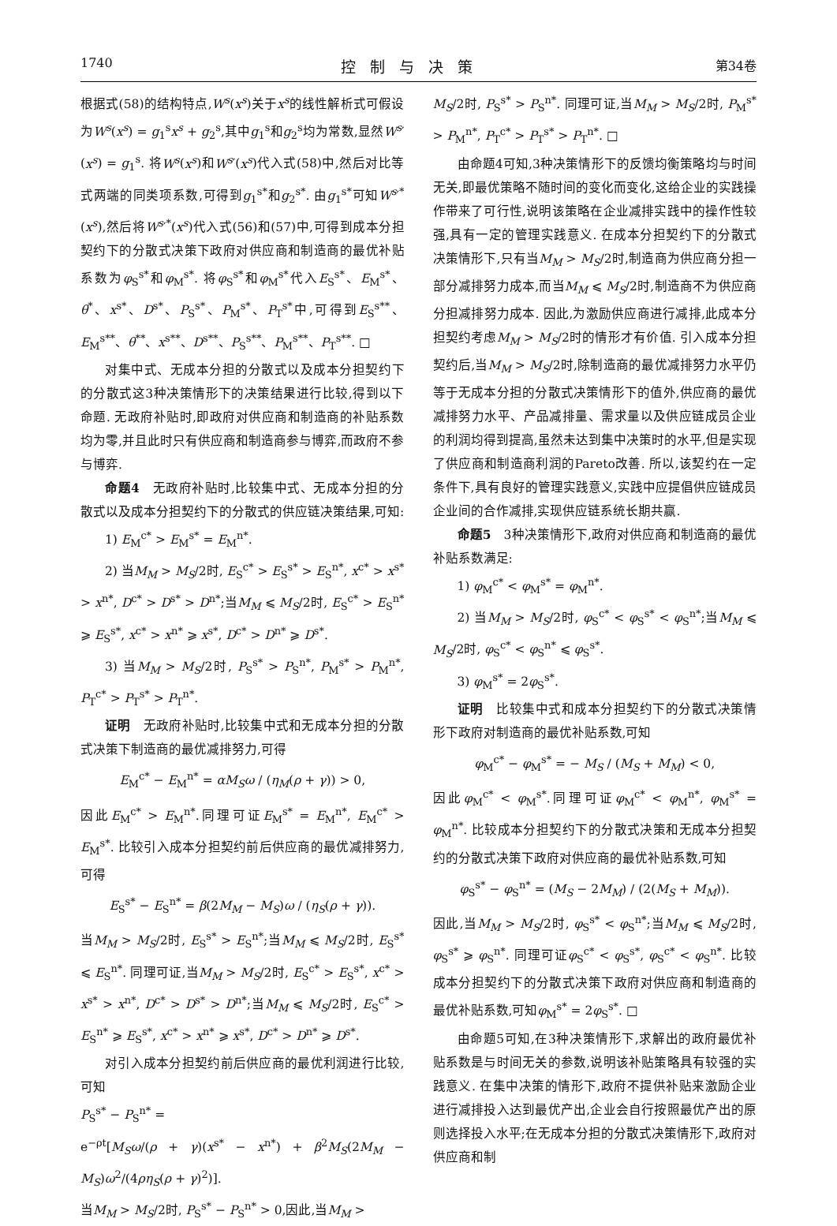1740 控制与决策 第34卷
根据式(58)的结构特点,W<sup>s</sup>(x<sup>s</sup>)关于x<sup>s</sup>的线性解析式可假设为W<sup>s</sup>(x<sup>s</sup>) = g<sub>1</sub><sup>s</sup>x<sup>s</sup> + g<sub>2</sub><sup>s</sup>,其中g<sub>1</sub><sup>s</sup>和g<sub>2</sub><sup>s</sup>均为常数,显然W<sup>s</sup>′(x<sup>s</sup>) = g<sub>1</sub><sup>s</sup>. 将W<sup>s</sup>(x<sup>s</sup>)和W<sup>s</sup>′(x<sup>s</sup>)代入式(58)中,然后对比等式两端的同类项系数,可得到g<sub>1</sub><sup>s*</sup>和g<sub>2</sub><sup>s*</sup>. 由g<sub>1</sub><sup>s*</sup>可知W<sup>s</sup>′<sup>*</sup>(x<sup>s</sup>),然后将W<sup>s</sup>′<sup>*</sup>(x<sup>s</sup>)代入式(56)和(57)中,可得到成本分担契约下的分散式决策下政府对供应商和制造商的最优补贴系数为φ<sub>S</sub><sup>s*</sup>和φ<sub>M</sub><sup>s*</sup>. 将φ<sub>S</sub><sup>s*</sup>和φ<sub>M</sub><sup>s*</sup>代入E<sub>S</sub><sup>s*</sup>、E<sub>M</sub><sup>s*</sup>、θ<sup>*</sup>、x<sup>s*</sup>、D<sup>s*</sup>、P<sub>S</sub><sup>s*</sup>、P<sub>M</sub><sup>s*</sup>、P<sub>T</sub><sup>s*</sup>中,可得到E<sub>S</sub><sup>s**</sup>、E<sub>M</sub><sup>s**</sup>、θ<sup>**</sup>、x<sup>s**</sup>、D<sup>s**</sup>、P<sub>S</sub><sup>s**</sup>、P<sub>M</sub><sup>s**</sup>、P<sub>T</sub><sup>s**</sup>. □
对集中式、无成本分担的分散式以及成本分担契约下的分散式这3种决策情形下的决策结果进行比较,得到以下命题. 无政府补贴时,即政府对供应商和制造商的补贴系数均为零,并且此时只有供应商和制造商参与博弈,而政府不参与博弈.
命题4　无政府补贴时,比较集中式、无成本分担的分散式以及成本分担契约下的分散式的供应链决策结果,可知:
1) E<sub>M</sub><sup>c*</sup> > E<sub>M</sub><sup>s*</sup> = E<sub>M</sub><sup>n*</sup>.
2) 当M<sub>M</sub> > M<sub>S</sub>/2时, E<sub>S</sub><sup>c*</sup> > E<sub>S</sub><sup>s*</sup> > E<sub>S</sub><sup>n*</sup>, x<sup>c*</sup> > x<sup>s*</sup> > x<sup>n*</sup>, D<sup>c*</sup> > D<sup>s*</sup> > D<sup>n*</sup>;当M<sub>M</sub> ⩽ M<sub>S</sub>/2时, E<sub>S</sub><sup>c*</sup> > E<sub>S</sub><sup>n*</sup> ⩾ E<sub>S</sub><sup>s*</sup>, x<sup>c*</sup> > x<sup>n*</sup> ⩾ x<sup>s*</sup>, D<sup>c*</sup> > D<sup>n*</sup> ⩾ D<sup>s*</sup>.
3) 当M<sub>M</sub> > M<sub>S</sub>/2时, P<sub>S</sub><sup>s*</sup> > P<sub>S</sub><sup>n*</sup>, P<sub>M</sub><sup>s*</sup> > P<sub>M</sub><sup>n*</sup>, P<sub>T</sub><sup>c*</sup> > P<sub>T</sub><sup>s*</sup> > P<sub>T</sub><sup>n*</sup>.
证明　无政府补贴时,比较集中式和无成本分担的分散式决策下制造商的最优减排努力,可得
E<sub>M</sub><sup>c*</sup> − E<sub>M</sub><sup>n*</sup> = αM<sub>S</sub>ω / (η<sub>M</sub>(ρ + γ)) > 0,
因此E<sub>M</sub><sup>c*</sup> > E<sub>M</sub><sup>n*</sup>.同理可证E<sub>M</sub><sup>s*</sup> = E<sub>M</sub><sup>n*</sup>, E<sub>M</sub><sup>c*</sup> > E<sub>M</sub><sup>s*</sup>. 比较引入成本分担契约前后供应商的最优减排努力,可得
E<sub>S</sub><sup>s*</sup> − E<sub>S</sub><sup>n*</sup> = β(2M<sub>M</sub> − M<sub>S</sub>)ω / (η<sub>S</sub>(ρ + γ)).
当M<sub>M</sub> > M<sub>S</sub>/2时, E<sub>S</sub><sup>s*</sup> > E<sub>S</sub><sup>n*</sup>;当M<sub>M</sub> ⩽ M<sub>S</sub>/2时, E<sub>S</sub><sup>s*</sup> ⩽ E<sub>S</sub><sup>n*</sup>. 同理可证,当M<sub>M</sub> > M<sub>S</sub>/2时, E<sub>S</sub><sup>c*</sup> > E<sub>S</sub><sup>s*</sup>, x<sup>c*</sup> > x<sup>s*</sup> > x<sup>n*</sup>, D<sup>c*</sup> > D<sup>s*</sup> > D<sup>n*</sup>;当M<sub>M</sub> ⩽ M<sub>S</sub>/2时, E<sub>S</sub><sup>c*</sup> > E<sub>S</sub><sup>n*</sup> ⩾ E<sub>S</sub><sup>s*</sup>, x<sup>c*</sup> > x<sup>n*</sup> ⩾ x<sup>s*</sup>, D<sup>c*</sup> > D<sup>n*</sup> ⩾ D<sup>s*</sup>.
对引入成本分担契约前后供应商的最优利润进行比较,可知
P<sub>S</sub><sup>s*</sup> − P<sub>S</sub><sup>n*</sup> =
e<sup>−ρt</sup>[M<sub>S</sub>ω/(ρ + γ)(x<sup>s*</sup> − x<sup>n*</sup>) + β<sup>2</sup>M<sub>S</sub>(2M<sub>M</sub> − M<sub>S</sub>)ω<sup>2</sup>/(4ρη<sub>S</sub>(ρ + γ)<sup>2</sup>)].
当M<sub>M</sub> > M<sub>S</sub>/2时, P<sub>S</sub><sup>s*</sup> − P<sub>S</sub><sup>n*</sup> > 0,因此,当M<sub>M</sub> >
M<sub>S</sub>/2时, P<sub>S</sub><sup>s*</sup> > P<sub>S</sub><sup>n*</sup>. 同理可证,当M<sub>M</sub> > M<sub>S</sub>/2时, P<sub>M</sub><sup>s*</sup> > P<sub>M</sub><sup>n*</sup>, P<sub>T</sub><sup>c*</sup> > P<sub>T</sub><sup>s*</sup> > P<sub>T</sub><sup>n*</sup>. □
由命题4可知,3种决策情形下的反馈均衡策略均与时间无关,即最优策略不随时间的变化而变化,这给企业的实践操作带来了可行性,说明该策略在企业减排实践中的操作性较强,具有一定的管理实践意义. 在成本分担契约下的分散式决策情形下,只有当M<sub>M</sub> > M<sub>S</sub>/2时,制造商为供应商分担一部分减排努力成本,而当M<sub>M</sub> ⩽ M<sub>S</sub>/2时,制造商不为供应商分担减排努力成本. 因此,为激励供应商进行减排,此成本分担契约考虑M<sub>M</sub> > M<sub>S</sub>/2时的情形才有价值. 引入成本分担契约后,当M<sub>M</sub> > M<sub>S</sub>/2时,除制造商的最优减排努力水平仍等于无成本分担的分散式决策情形下的值外,供应商的最优减排努力水平、产品减排量、需求量以及供应链成员企业的利润均得到提高,虽然未达到集中决策时的水平,但是实现了供应商和制造商利润的Pareto改善. 所以,该契约在一定条件下,具有良好的管理实践意义,实践中应提倡供应链成员企业间的合作减排,实现供应链系统长期共赢.
命题5　3种决策情形下,政府对供应商和制造商的最优补贴系数满足:
1) φ<sub>M</sub><sup>c*</sup> < φ<sub>M</sub><sup>s*</sup> = φ<sub>M</sub><sup>n*</sup>.
2) 当M<sub>M</sub> > M<sub>S</sub>/2时, φ<sub>S</sub><sup>c*</sup> < φ<sub>S</sub><sup>s*</sup> < φ<sub>S</sub><sup>n*</sup>;当M<sub>M</sub> ⩽ M<sub>S</sub>/2时, φ<sub>S</sub><sup>c*</sup> < φ<sub>S</sub><sup>n*</sup> ⩽ φ<sub>S</sub><sup>s*</sup>.
3) φ<sub>M</sub><sup>s*</sup> = 2φ<sub>S</sub><sup>s*</sup>.
证明　比较集中式和成本分担契约下的分散式决策情形下政府对制造商的最优补贴系数,可知
φ<sub>M</sub><sup>c*</sup> − φ<sub>M</sub><sup>s*</sup> = − M<sub>S</sub> / (M<sub>S</sub> + M<sub>M</sub>) < 0,
因此φ<sub>M</sub><sup>c*</sup> < φ<sub>M</sub><sup>s*</sup>.同理可证φ<sub>M</sub><sup>c*</sup> < φ<sub>M</sub><sup>n*</sup>, φ<sub>M</sub><sup>s*</sup> = φ<sub>M</sub><sup>n*</sup>. 比较成本分担契约下的分散式决策和无成本分担契约的分散式决策下政府对供应商的最优补贴系数,可知
φ<sub>S</sub><sup>s*</sup> − φ<sub>S</sub><sup>n*</sup> = (M<sub>S</sub> − 2M<sub>M</sub>) / (2(M<sub>S</sub> + M<sub>M</sub>)).
因此,当M<sub>M</sub> > M<sub>S</sub>/2时, φ<sub>S</sub><sup>s*</sup> < φ<sub>S</sub><sup>n*</sup>;当M<sub>M</sub> ⩽ M<sub>S</sub>/2时, φ<sub>S</sub><sup>s*</sup> ⩾ φ<sub>S</sub><sup>n*</sup>. 同理可证φ<sub>S</sub><sup>c*</sup> < φ<sub>S</sub><sup>s*</sup>, φ<sub>S</sub><sup>c*</sup> < φ<sub>S</sub><sup>n*</sup>. 比较成本分担契约下的分散式决策下政府对供应商和制造商的最优补贴系数,可知φ<sub>M</sub><sup>s*</sup> = 2φ<sub>S</sub><sup>s*</sup>. □
由命题5可知,在3种决策情形下,求解出的政府最优补贴系数是与时间无关的参数,说明该补贴策略具有较强的实践意义. 在集中决策的情形下,政府不提供补贴来激励企业进行减排投入达到最优产出,企业会自行按照最优产出的原则选择投入水平;在无成本分担的分散式决策情形下,政府对供应商和制